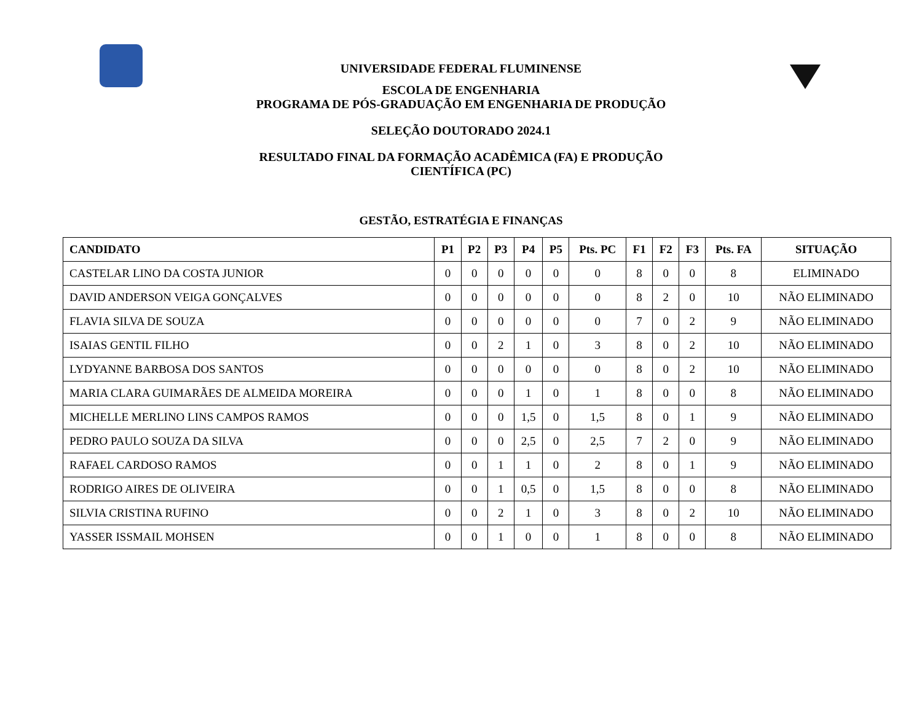UNIVERSIDADE FEDERAL FLUMINENSE
ESCOLA DE ENGENHARIA
PROGRAMA DE PÓS-GRADUAÇÃO EM ENGENHARIA DE PRODUÇÃO
SELEÇÃO DOUTORADO 2024.1
RESULTADO FINAL DA FORMAÇÃO ACADÊMICA (FA) E PRODUÇÃO
CIENTÍFICA (PC)
GESTÃO, ESTRATÉGIA E FINANÇAS
| CANDIDATO | P1 | P2 | P3 | P4 | P5 | Pts. PC | F1 | F2 | F3 | Pts. FA | SITUAÇÃO |
| --- | --- | --- | --- | --- | --- | --- | --- | --- | --- | --- | --- |
| CASTELAR LINO DA COSTA JUNIOR | 0 | 0 | 0 | 0 | 0 | 0 | 8 | 0 | 0 | 8 | ELIMINADO |
| DAVID ANDERSON VEIGA GONÇALVES | 0 | 0 | 0 | 0 | 0 | 0 | 8 | 2 | 0 | 10 | NÃO ELIMINADO |
| FLAVIA SILVA DE SOUZA | 0 | 0 | 0 | 0 | 0 | 0 | 7 | 0 | 2 | 9 | NÃO ELIMINADO |
| ISAIAS GENTIL FILHO | 0 | 0 | 2 | 1 | 0 | 3 | 8 | 0 | 2 | 10 | NÃO ELIMINADO |
| LYDYANNE BARBOSA DOS SANTOS | 0 | 0 | 0 | 0 | 0 | 0 | 8 | 0 | 2 | 10 | NÃO ELIMINADO |
| MARIA CLARA GUIMARÃES DE ALMEIDA MOREIRA | 0 | 0 | 0 | 1 | 0 | 1 | 8 | 0 | 0 | 8 | NÃO ELIMINADO |
| MICHELLE MERLINO LINS CAMPOS RAMOS | 0 | 0 | 0 | 1,5 | 0 | 1,5 | 8 | 0 | 1 | 9 | NÃO ELIMINADO |
| PEDRO PAULO SOUZA DA SILVA | 0 | 0 | 0 | 2,5 | 0 | 2,5 | 7 | 2 | 0 | 9 | NÃO ELIMINADO |
| RAFAEL CARDOSO RAMOS | 0 | 0 | 1 | 1 | 0 | 2 | 8 | 0 | 1 | 9 | NÃO ELIMINADO |
| RODRIGO AIRES DE OLIVEIRA | 0 | 0 | 1 | 0,5 | 0 | 1,5 | 8 | 0 | 0 | 8 | NÃO ELIMINADO |
| SILVIA CRISTINA RUFINO | 0 | 0 | 2 | 1 | 0 | 3 | 8 | 0 | 2 | 10 | NÃO ELIMINADO |
| YASSER ISSMAIL MOHSEN | 0 | 0 | 1 | 0 | 0 | 1 | 8 | 0 | 0 | 8 | NÃO ELIMINADO |